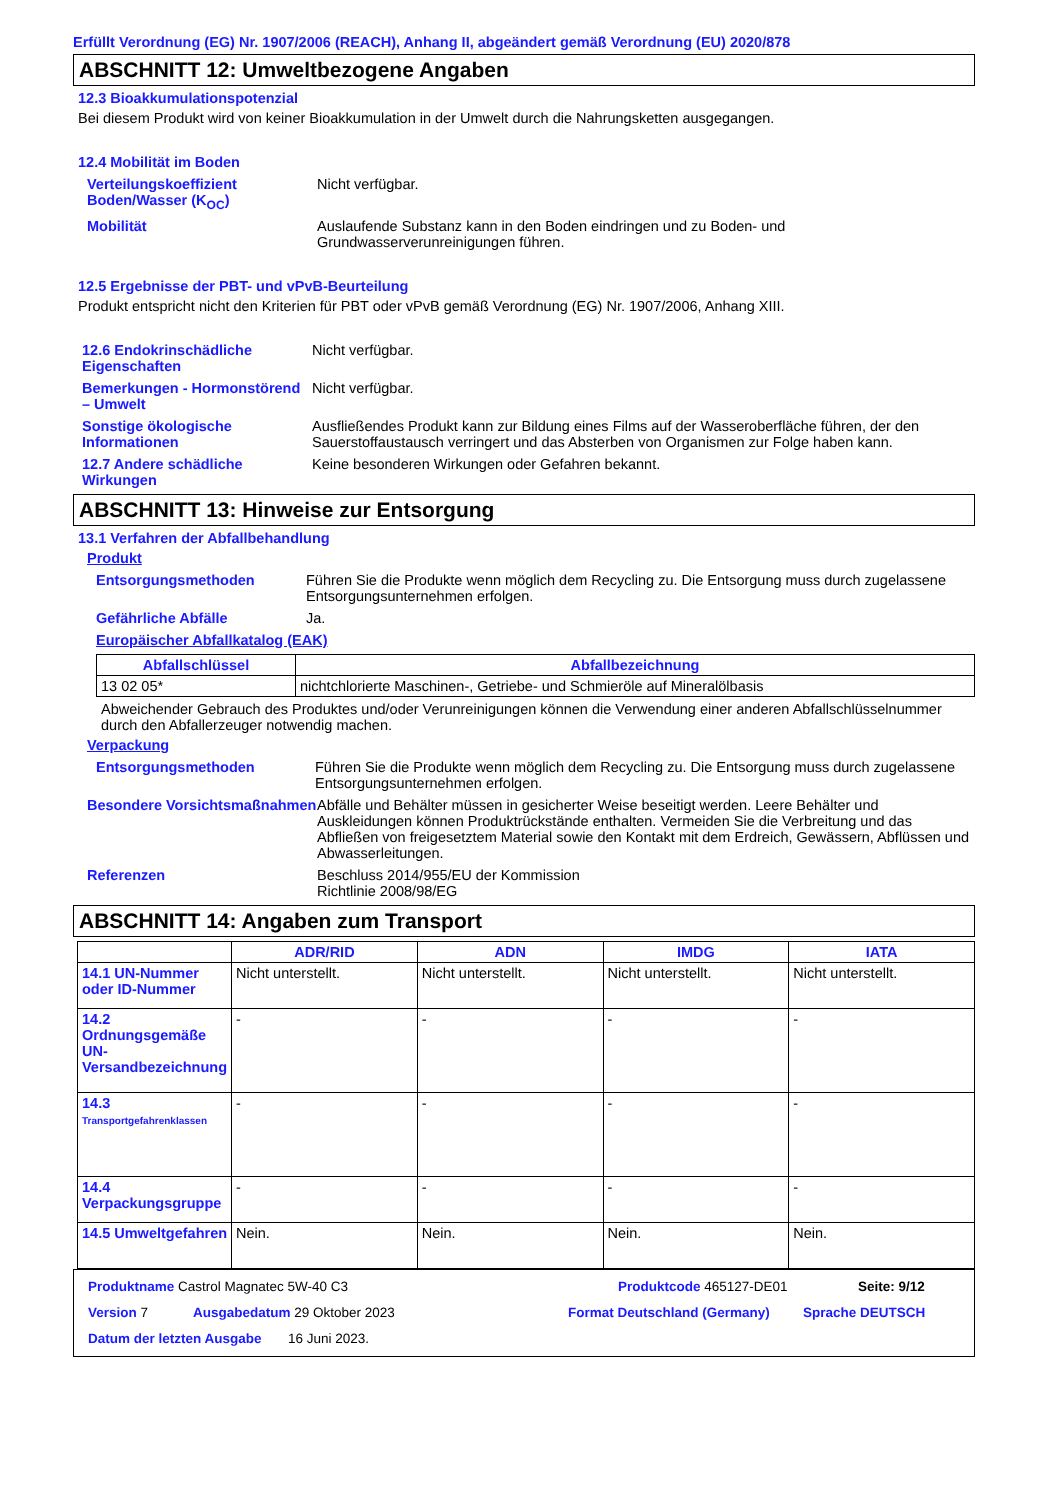Erfüllt Verordnung (EG) Nr. 1907/2006 (REACH), Anhang II, abgeändert gemäß Verordnung (EU) 2020/878
ABSCHNITT 12: Umweltbezogene Angaben
12.3 Bioakkumulationspotenzial
Bei diesem Produkt wird von keiner Bioakkumulation in der Umwelt durch die Nahrungsketten ausgegangen.
12.4 Mobilität im Boden
Verteilungskoeffizient Boden/Wasser (K<sub>OC</sub>)
Nicht verfügbar.
Mobilität Auslaufende Substanz kann in den Boden eindringen und zu Boden- und Grundwasserverunreinigungen führen.
12.5 Ergebnisse der PBT- und vPvB-Beurteilung
Produkt entspricht nicht den Kriterien für PBT oder vPvB gemäß Verordnung (EG) Nr. 1907/2006, Anhang XIII.
12.6 Endokrinschädliche Eigenschaften
Nicht verfügbar.
Bemerkungen - Hormonstörend – Umwelt
Nicht verfügbar.
Sonstige ökologische Informationen
Ausfließendes Produkt kann zur Bildung eines Films auf der Wasseroberfläche führen, der den Sauerstoffaustausch verringert und das Absterben von Organismen zur Folge haben kann.
12.7 Andere schädliche Wirkungen
Keine besonderen Wirkungen oder Gefahren bekannt.
ABSCHNITT 13: Hinweise zur Entsorgung
13.1 Verfahren der Abfallbehandlung
Produkt
Entsorgungsmethoden Führen Sie die Produkte wenn möglich dem Recycling zu. Die Entsorgung muss durch zugelassene Entsorgungsunternehmen erfolgen.
Gefährliche Abfälle Ja.
Europäischer Abfallkatalog (EAK)
| Abfallschlüssel | Abfallbezeichnung |
| --- | --- |
| 13 02 05* | nichtchlorierte Maschinen-, Getriebe- und Schmieröle auf Mineralölbasis |
Abweichender Gebrauch des Produktes und/oder Verunreinigungen können die Verwendung einer anderen Abfallschlüsselnummer durch den Abfallerzeuger notwendig machen.
Verpackung
Entsorgungsmethoden Führen Sie die Produkte wenn möglich dem Recycling zu. Die Entsorgung muss durch zugelassene Entsorgungsunternehmen erfolgen.
Besondere Vorsichtsmaßnahmen
Abfälle und Behälter müssen in gesicherter Weise beseitigt werden. Leere Behälter und Auskleidungen können Produktrückstände enthalten. Vermeiden Sie die Verbreitung und das Abfließen von freigesetztem Material sowie den Kontakt mit dem Erdreich, Gewässern, Abflüssen und Abwasserleitungen.
Referenzen Beschluss 2014/955/EU der Kommission
Richtlinie 2008/98/EG
ABSCHNITT 14: Angaben zum Transport
| | ADR/RID | ADN | IMDG | IATA |
| --- | --- | --- | --- | --- |
| 14.1 UN-Nummer oder ID-Nummer | Nicht unterstellt. | Nicht unterstellt. | Nicht unterstellt. | Nicht unterstellt. |
| 14.2 Ordnungsgemäße UN-Versandbezeichnung | - | - | - | - |
| 14.3 Transportgefahrenklassen | - | - | - | - |
| 14.4 Verpackungsgruppe | - | - | - | - |
| 14.5 Umweltgefahren | Nein. | Nein. | Nein. | Nein. |
Produktname Castrol Magnatec 5W-40 C3 Produktcode 465127-DE01 Seite: 9/12
Version 7 Ausgabedatum 29 Oktober 2023 Format Deutschland (Germany) Sprache DEUTSCH
Datum der letzten Ausgabe
16 Juni 2023.